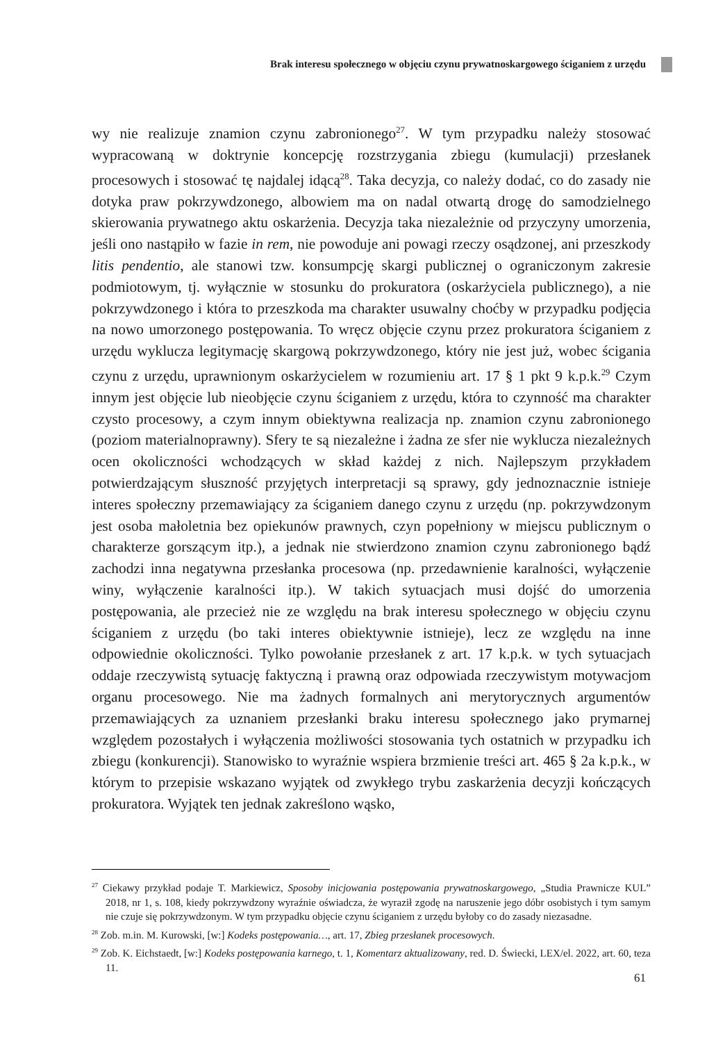Brak interesu społecznego w objęciu czynu prywatnoskargowego ściganiem z urzędu
wy nie realizuje znamion czynu zabronionego<sup>27</sup>. W tym przypadku należy stosować wypracowaną w doktrynie koncepcję rozstrzygania zbiegu (kumulacji) przesłanek procesowych i stosować tę najdalej idącą<sup>28</sup>. Taka decyzja, co należy dodać, co do zasady nie dotyka praw pokrzywdzonego, albowiem ma on nadal otwartą drogę do samodzielnego skierowania prywatnego aktu oskarżenia. Decyzja taka niezależnie od przyczyny umorzenia, jeśli ono nastąpiło w fazie in rem, nie powoduje ani powagi rzeczy osądzonej, ani przeszkody litis pendentio, ale stanowi tzw. konsumpcję skargi publicznej o ograniczonym zakresie podmiotowym, tj. wyłącznie w stosunku do prokuratora (oskarżyciela publicznego), a nie pokrzywdzonego i która to przeszkoda ma charakter usuwalny choćby w przypadku podjęcia na nowo umorzonego postępowania. To wręcz objęcie czynu przez prokuratora ściganiem z urzędu wyklucza legitymację skargową pokrzywdzonego, który nie jest już, wobec ścigania czynu z urzędu, uprawnionym oskarżycielem w rozumieniu art. 17 § 1 pkt 9 k.p.k.<sup>29</sup> Czym innym jest objęcie lub nieobjęcie czynu ściganiem z urzędu, która to czynność ma charakter czysto procesowy, a czym innym obiektywna realizacja np. znamion czynu zabronionego (poziom materialnoprawny). Sfery te są niezależne i żadna ze sfer nie wyklucza niezależnych ocen okoliczności wchodzących w skład każdej z nich. Najlepszym przykładem potwierdzającym słuszność przyjętych interpretacji są sprawy, gdy jednoznacznie istnieje interes społeczny przemawiający za ściganiem danego czynu z urzędu (np. pokrzywdzonym jest osoba małoletnia bez opiekunów prawnych, czyn popełniony w miejscu publicznym o charakterze gorszącym itp.), a jednak nie stwierdzono znamion czynu zabronionego bądź zachodzi inna negatywna przesłanka procesowa (np. przedawnienie karalności, wyłączenie winy, wyłączenie karalności itp.). W takich sytuacjach musi dojść do umorzenia postępowania, ale przecież nie ze względu na brak interesu społecznego w objęciu czynu ściganiem z urzędu (bo taki interes obiektywnie istnieje), lecz ze względu na inne odpowiednie okoliczności. Tylko powołanie przesłanek z art. 17 k.p.k. w tych sytuacjach oddaje rzeczywistą sytuację faktyczną i prawną oraz odpowiada rzeczywistym motywacjom organu procesowego. Nie ma żadnych formalnych ani merytorycznych argumentów przemawiających za uznaniem przesłanki braku interesu społecznego jako prymarnej względem pozostałych i wyłączenia możliwości stosowania tych ostatnich w przypadku ich zbiegu (konkurencji). Stanowisko to wyraźnie wspiera brzmienie treści art. 465 § 2a k.p.k., w którym to przepisie wskazano wyjątek od zwykłego trybu zaskarżenia decyzji kończących prokuratora. Wyjątek ten jednak zakreślono wąsko,
<sup>27</sup> Ciekawy przykład podaje T. Markiewicz, Sposoby inicjowania postępowania prywatnoskargowego, „Studia Prawnicze KUL” 2018, nr 1, s. 108, kiedy pokrzywdzony wyraźnie oświadcza, że wyraził zgodę na naruszenie jego dóbr osobistych i tym samym nie czuje się pokrzywdzonym. W tym przypadku objęcie czynu ściganiem z urzędu byłoby co do zasady niezasadne.
<sup>28</sup> Zob. m.in. M. Kurowski, [w:] Kodeks postępowania…, art. 17, Zbieg przesłanek procesowych.
<sup>29</sup> Zob. K. Eichstaedt, [w:] Kodeks postępowania karnego, t. 1, Komentarz aktualizowany, red. D. Świecki, LEX/el. 2022, art. 60, teza 11.
61